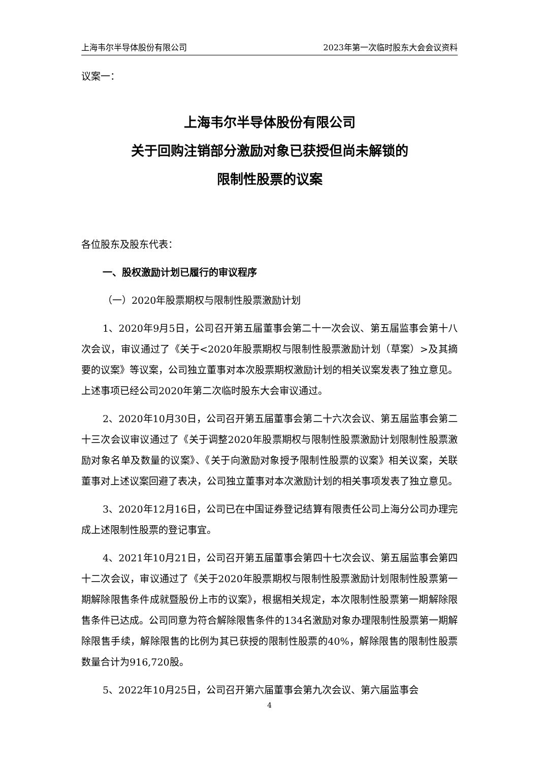上海韦尔半导体股份有限公司 2023年第一次临时股东大会会议资料
议案一：
上海韦尔半导体股份有限公司
关于回购注销部分激励对象已获授但尚未解锁的
限制性股票的议案
各位股东及股东代表：
一、股权激励计划已履行的审议程序
（一）2020年股票期权与限制性股票激励计划
1、2020年9月5日，公司召开第五届董事会第二十一次会议、第五届监事会第十八次会议，审议通过了《关于<2020年股票期权与限制性股票激励计划（草案）>及其摘要的议案》等议案，公司独立董事对本次股票期权激励计划的相关议案发表了独立意见。上述事项已经公司2020年第二次临时股东大会审议通过。
2、2020年10月30日，公司召开第五届董事会第二十六次会议、第五届监事会第二十三次会议审议通过了《关于调整2020年股票期权与限制性股票激励计划限制性股票激励对象名单及数量的议案》、《关于向激励对象授予限制性股票的议案》相关议案，关联董事对上述议案回避了表决，公司独立董事对本次激励计划的相关事项发表了独立意见。
3、2020年12月16日，公司已在中国证券登记结算有限责任公司上海分公司办理完成上述限制性股票的登记事宜。
4、2021年10月21日，公司召开第五届董事会第四十七次会议、第五届监事会第四十二次会议，审议通过了《关于2020年股票期权与限制性股票激励计划限制性股票第一期解除限售条件成就暨股份上市的议案》，根据相关规定，本次限制性股票第一期解除限售条件已达成。公司同意为符合解除限售条件的134名激励对象办理限制性股票第一期解除限售手续，解除限售的比例为其已获授的限制性股票的40%，解除限售的限制性股票数量合计为916,720股。
5、2022年10月25日，公司召开第六届董事会第九次会议、第六届监事会
4